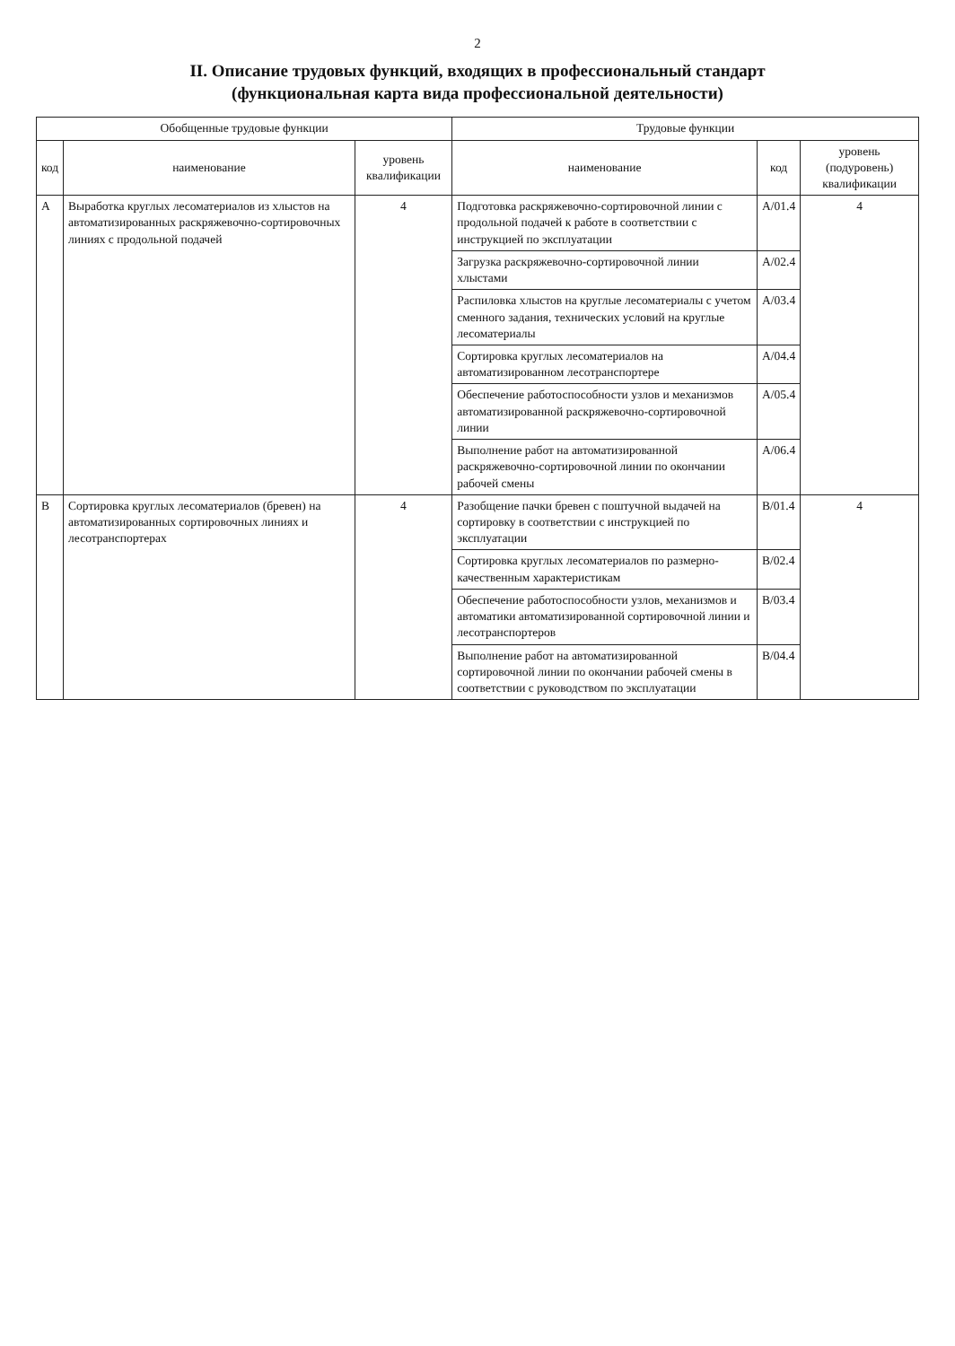2
II. Описание трудовых функций, входящих в профессиональный стандарт
(функциональная карта вида профессиональной деятельности)
| Обобщенные трудовые функции | | | Трудовые функции | | |
| --- | --- | --- | --- | --- | --- |
| код | наименование | уровень квалификации | наименование | код | уровень (подуровень) квалификации |
| А | Выработка круглых лесоматериалов из хлыстов на автоматизированных раскряжевочно-сортировочных линиях с продольной подачей | 4 | Подготовка раскряжевочно-сортировочной линии с продольной подачей к работе в соответствии с инструкцией по эксплуатации | А/01.4 | 4 |
| | | | Загрузка раскряжевочно-сортировочной линии хлыстами | А/02.4 | |
| | | | Распиловка хлыстов на круглые лесоматериалы с учетом сменного задания, технических условий на круглые лесоматериалы | А/03.4 | |
| | | | Сортировка круглых лесоматериалов на автоматизированном лесотранспортере | А/04.4 | |
| | | | Обеспечение работоспособности узлов и механизмов автоматизированной раскряжевочно-сортировочной линии | А/05.4 | |
| | | | Выполнение работ на автоматизированной раскряжевочно-сортировочной линии по окончании рабочей смены | А/06.4 | |
| В | Сортировка круглых лесоматериалов (бревен) на автоматизированных сортировочных линиях и лесотранспортерах | 4 | Разобщение пачки бревен с поштучной выдачей на сортировку в соответствии с инструкцией по эксплуатации | В/01.4 | 4 |
| | | | Сортировка круглых лесоматериалов по размерно-качественным характеристикам | В/02.4 | |
| | | | Обеспечение работоспособности узлов, механизмов и автоматики автоматизированной сортировочной линии и лесотранспортеров | В/03.4 | |
| | | | Выполнение работ на автоматизированной сортировочной линии по окончании рабочей смены в соответствии с руководством по эксплуатации | В/04.4 | |